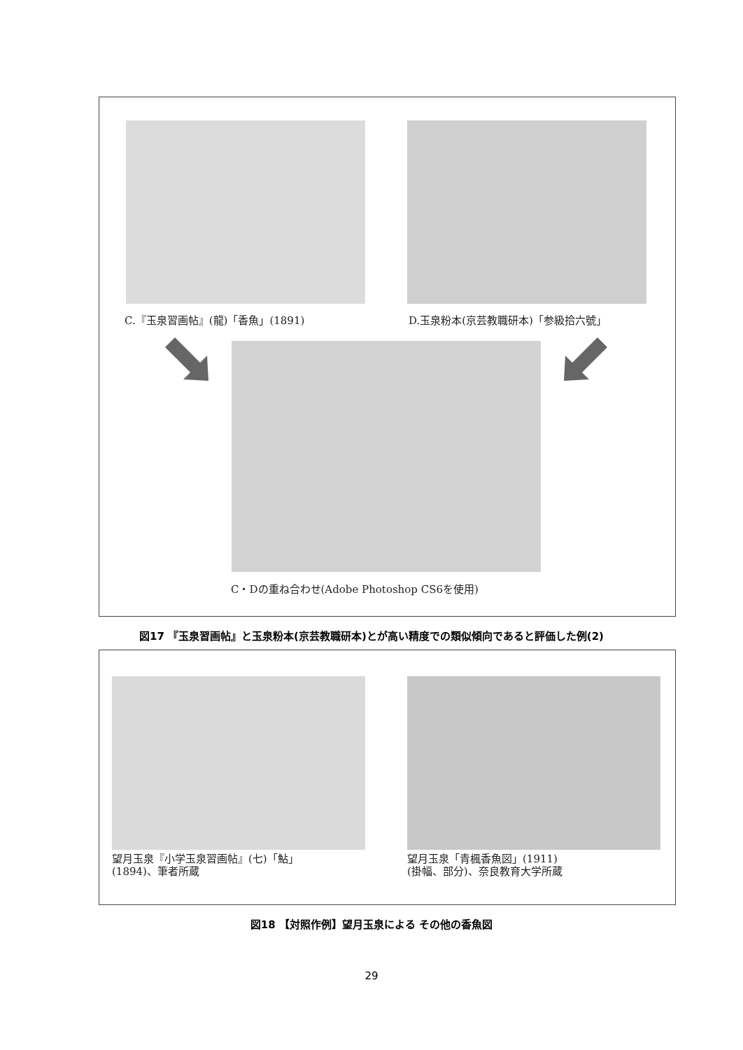C.『玉泉習画帖』(龍)「香魚」(1891)
D.玉泉粉本(京芸教職研本)「参級拾六號」
C・Dの重ね合わせ(Adobe Photoshop CS6を使用)
図17 『玉泉習画帖』と玉泉粉本(京芸教職研本)とが高い精度での類似傾向であると評価した例(2)
望月玉泉『小学玉泉習画帖』(七)「鮎」
(1894)、筆者所蔵
望月玉泉「青楓香魚図」(1911)
(掛幅、部分)、奈良教育大学所蔵
図18 【対照作例】望月玉泉による その他の香魚図
29